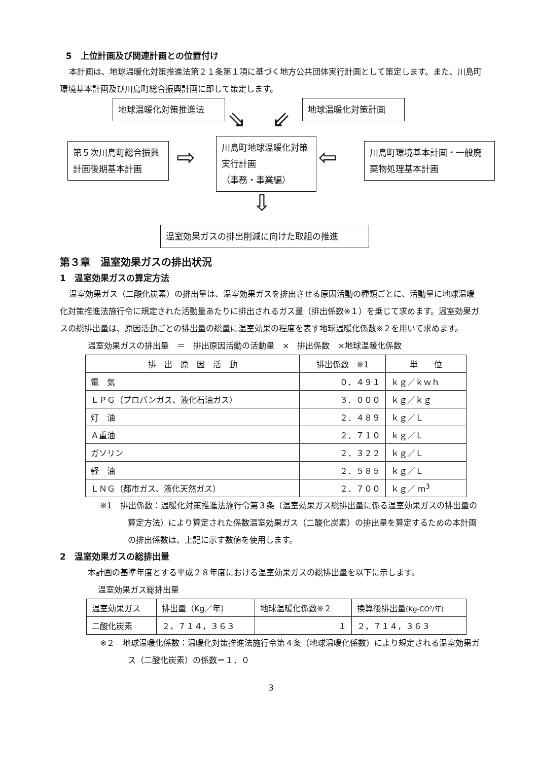5　上位計画及び関連計画との位置付け
本計画は、地球温暖化対策推進法第２１条第１項に基づく地方公共団体実行計画として策定します。また、川島町環境基本計画及び川島町総合振興計画に即して策定します。
地球温暖化対策推進法 地球温暖化対策計画
⇘ ⇙
第５次川島町総合振興計画後期基本計画
⇨
川島町地球温暖化対策実行計画
（事務・事業編）
⇦
川島町環境基本計画・一般廃棄物処理基本計画
⇩
温室効果ガスの排出削減に向けた取組の推進
第３章　温室効果ガスの排出状況
1　温室効果ガスの算定方法
温室効果ガス（二酸化炭素）の排出量は、温室効果ガスを排出させる原因活動の種類ごとに、活動量に地球温暖化対策推進法施行令に規定された活動量あたりに排出されるガス量（排出係数※１）を乗じて求めます。温室効果ガスの総排出量は、原因活動ごとの排出量の総量に温室効果の程度を表す地球温暖化係数※２を用いて求めます。
温室効果ガスの排出量　＝　排出原因活動の活動量　×　排出係数　×地球温暖化係数
| 排 出 原 因 活 動 | 排出係数 ※1 | 単 位 |
| --- | --- | --- |
| 電 気 | ０．４９１ | ｋｇ／ｋｗｈ |
| ＬＰＧ（プロパンガス、液化石油ガス） | ３．０００ | ｋｇ／ｋｇ |
| 灯 油 | ２．４８９ | ｋｇ／Ｌ |
| Ａ重油 | ２．７１０ | ｋｇ／Ｌ |
| ガソリン | ２．３２２ | ｋｇ／Ｌ |
| 軽 油 | ２．５８５ | ｋｇ／Ｌ |
| ＬＮＧ（都市ガス、液化天然ガス） | ２．７００ | ｋｇ／ m<sup>3</sup> |
※1　排出係数：温暖化対策推進法施行令第３条（温室効果ガス総排出量に係る温室効果ガスの排出量の算定方法）により算定された係数温室効果ガス（二酸化炭素）の排出量を算定するための本計画の排出係数は、上記に示す数値を使用します。
2　温室効果ガスの総排出量
本計画の基準年度とする平成２８年度における温室効果ガスの総排出量を以下に示します。
温室効果ガス総排出量
| 温室効果ガス | 排出量（Kg／年） | 地球温暖化係数※２ | 換算後排出量 (Kg-CO²/年) |
| 二酸化炭素 | ２，７１４，３６３ | １ | ２，７１４，３６３ |
※２　地球温暖化係数：温暖化対策推進法施行令第４条（地球温暖化係数）により規定される温室効果ガス（二酸化炭素）の係数＝１．０
3